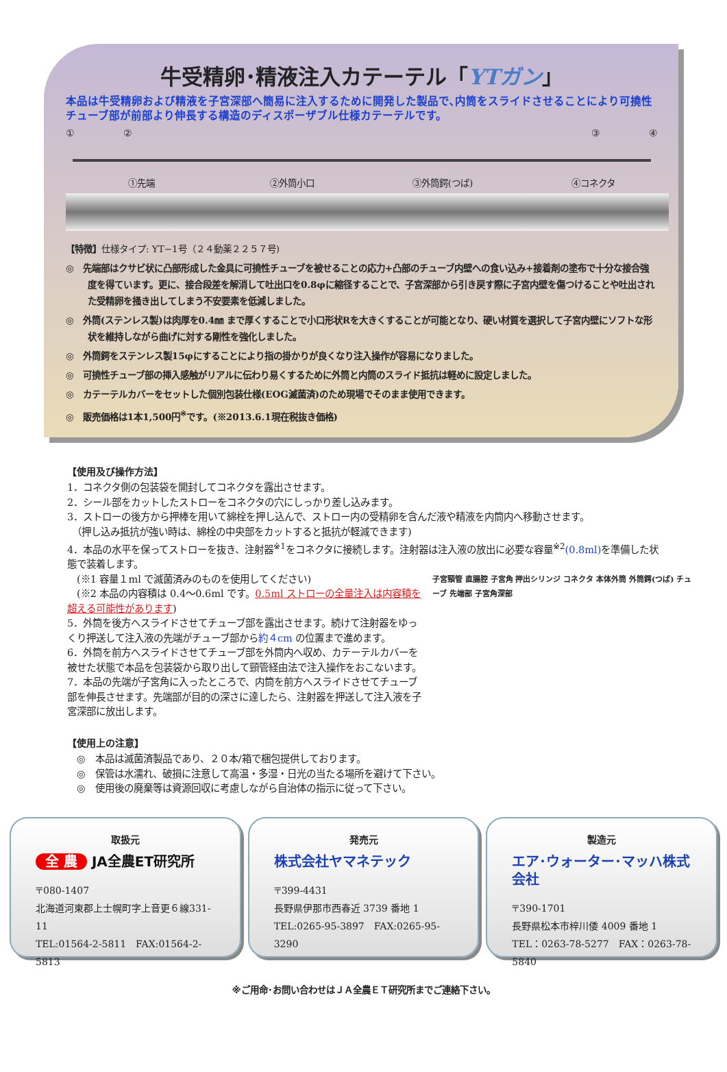牛受精卵･精液注入カテーテル「YTガン」
本品は牛受精卵および精液を子宮深部へ簡易に注入するために開発した製品で､内筒をスライドさせることにより可撓性チューブ部が前部より伸長する構造のディスポーザブル仕様カテーテルです。
①②③④
①先端 ②外筒小口 ③外筒鍔(つば) ④コネクタ
【特徴】仕様タイプ: YT−1号（２４動薬２２５７号)
◎　先端部はクサビ状に凸部形成した金具に可撓性チューブを被せることの応力+凸部のチューブ内壁への食い込み+接着剤の塗布で十分な接合強度を得ています。更に、接合段差を解消して吐出口を0.8φに縮径することで、子宮深部から引き戻す際に子宮内壁を傷つけることや吐出された受精卵を掻き出してしまう不安要素を低減しました。
◎　外筒(ステンレス製)は肉厚を0.4㎜ まで厚くすることで小口形状Rを大きくすることが可能となり、硬い材質を選択して子宮内壁にソフトな形状を維持しながら曲げに対する剛性を強化しました。
◎　外筒鍔をステンレス製15φにすることにより指の掛かりが良くなり注入操作が容易になりました。
◎　可撓性チューブ部の挿入感触がリアルに伝わり易くするために外筒と内筒のスライド抵抗は軽めに設定しました。
◎　カテーテルカバーをセットした個別包装仕様(EOG滅菌済)のため現場でそのまま使用できます。
◎　販売価格は1本1,500円<sup>※</sup>です。(※2013.6.1現在税抜き価格)
【使用及び操作方法】
1．コネクタ側の包装袋を開封してコネクタを露出させます。
2．シール部をカットしたストローをコネクタの穴にしっかり差し込みます。
3．ストローの後方から押棒を用いて綿栓を押し込んで、ストロー内の受精卵を含んだ液や精液を内筒内へ移動させます。
　（押し込み抵抗が強い時は、綿栓の中央部をカットすると抵抗が軽減できます)
4．本品の水平を保ってストローを抜き、注射器<sup>※1</sup>をコネクタに接続します。注射器は注入液の放出に必要な容量<sup>※2</sup>(0.8ml) を準備した状態で装着します。
子宮頸管 直腸腔 子宮角 押出シリンジ コネクタ 本体外筒 外筒鍔(つば) チューブ 先端部 子宮角深部
　(※1 容量１ml で滅菌済みのものを使用してください)
　(※2 本品の内容積は 0.4～0.6ml です。0.5ml ストローの全量注入は内容積を超える可能性があります)
5．外筒を後方へスライドさせてチューブ部を露出させます。続けて注射器をゆっくり押送して注入液の先端がチューブ部から約４cm の位置まで進めます。
6．外筒を前方へスライドさせてチューブ部を外筒内へ収め、カテーテルカバーを被せた状態で本品を包装袋から取り出して頸管経由法で注入操作をおこないます。
7．本品の先端が子宮角に入ったところで、内筒を前方へスライドさせてチューブ部を伸長させます。先端部が目的の深さに達したら、注射器を押送して注入液を子宮深部に放出します。
【使用上の注意】
　◎　本品は滅菌済製品であり、２０本/箱で梱包提供しております。
　◎　保管は水濡れ、破損に注意して高温・多湿・日光の当たる場所を避けて下さい。
　◎　使用後の廃棄等は資源回収に考慮しながら自治体の指示に従って下さい。
取扱元
全 農 JA全農ET研究所
〒080-1407
北海道河東郡上士幌町字上音更６線331-11
TEL:01564-2-5811　FAX:01564-2-5813
発売元
株式会社ヤマネテック
〒399-4431
長野県伊那市西春近 3739 番地 1
TEL:0265-95-3897　FAX:0265-95-3290
製造元
エア･ウォーター･マッハ株式会社
〒390-1701
長野県松本市梓川倭 4009 番地 1
TEL：0263-78-5277　FAX：0263-78-5840
※ご用命･お問い合わせはＪＡ全農ＥＴ研究所までご連絡下さい。